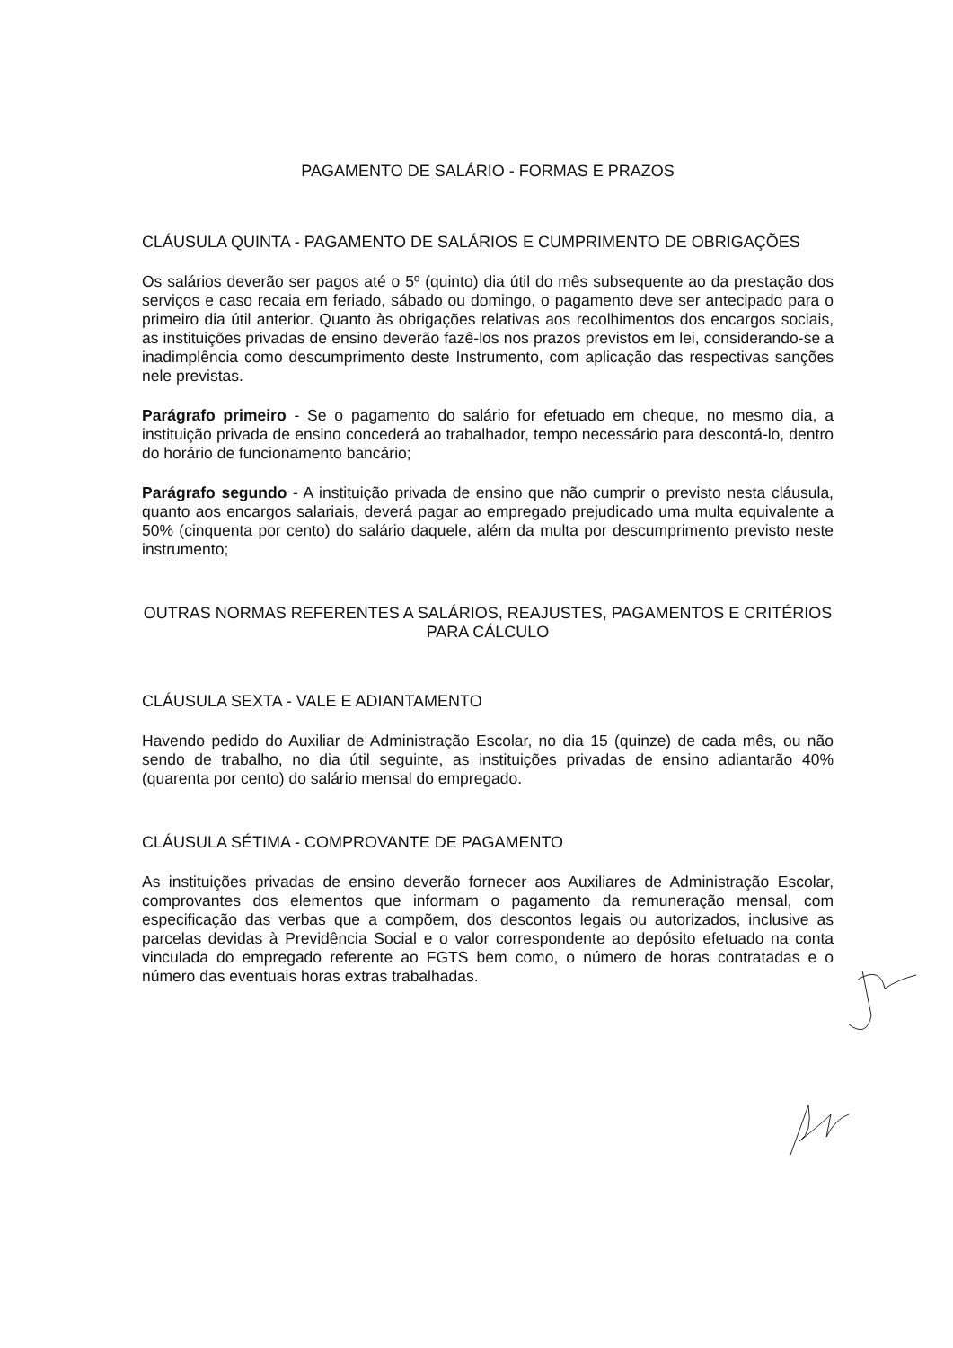PAGAMENTO DE SALÁRIO - FORMAS E PRAZOS
CLÁUSULA QUINTA - PAGAMENTO DE SALÁRIOS E CUMPRIMENTO DE OBRIGAÇÕES
Os salários deverão ser pagos até o 5º (quinto) dia útil do mês subsequente ao da prestação dos serviços e caso recaia em feriado, sábado ou domingo, o pagamento deve ser antecipado para o primeiro dia útil anterior. Quanto às obrigações relativas aos recolhimentos dos encargos sociais, as instituições privadas de ensino deverão fazê-los nos prazos previstos em lei, considerando-se a inadimplência como descumprimento deste Instrumento, com aplicação das respectivas sanções nele previstas.
Parágrafo primeiro - Se o pagamento do salário for efetuado em cheque, no mesmo dia, a instituição privada de ensino concederá ao trabalhador, tempo necessário para descontá-lo, dentro do horário de funcionamento bancário;
Parágrafo segundo - A instituição privada de ensino que não cumprir o previsto nesta cláusula, quanto aos encargos salariais, deverá pagar ao empregado prejudicado uma multa equivalente a 50% (cinquenta por cento) do salário daquele, além da multa por descumprimento previsto neste instrumento;
OUTRAS NORMAS REFERENTES A SALÁRIOS, REAJUSTES, PAGAMENTOS E CRITÉRIOS PARA CÁLCULO
CLÁUSULA SEXTA - VALE E ADIANTAMENTO
Havendo pedido do Auxiliar de Administração Escolar, no dia 15 (quinze) de cada mês, ou não sendo de trabalho, no dia útil seguinte, as instituições privadas de ensino adiantarão 40% (quarenta por cento) do salário mensal do empregado.
CLÁUSULA SÉTIMA - COMPROVANTE DE PAGAMENTO
As instituições privadas de ensino deverão fornecer aos Auxiliares de Administração Escolar, comprovantes dos elementos que informam o pagamento da remuneração mensal, com especificação das verbas que a compõem, dos descontos legais ou autorizados, inclusive as parcelas devidas à Previdência Social e o valor correspondente ao depósito efetuado na conta vinculada do empregado referente ao FGTS bem como, o número de horas contratadas e o número das eventuais horas extras trabalhadas.